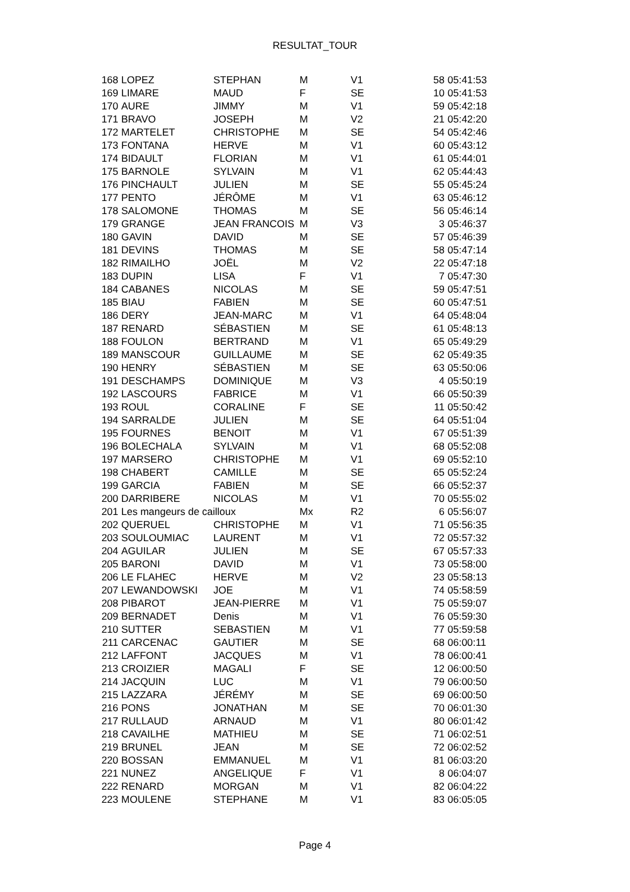RESULTAT_TOUR
| 168 | LOPEZ | STEPHAN | M | V1 | 58 | 05:41:53 |
| 169 | LIMARE | MAUD | F | SE | 10 | 05:41:53 |
| 170 | AURE | JIMMY | M | V1 | 59 | 05:42:18 |
| 171 | BRAVO | JOSEPH | M | V2 | 21 | 05:42:20 |
| 172 | MARTELET | CHRISTOPHE | M | SE | 54 | 05:42:46 |
| 173 | FONTANA | HERVE | M | V1 | 60 | 05:43:12 |
| 174 | BIDAULT | FLORIAN | M | V1 | 61 | 05:44:01 |
| 175 | BARNOLE | SYLVAIN | M | V1 | 62 | 05:44:43 |
| 176 | PINCHAULT | JULIEN | M | SE | 55 | 05:45:24 |
| 177 | PENTO | JÉRÔME | M | V1 | 63 | 05:46:12 |
| 178 | SALOMONE | THOMAS | M | SE | 56 | 05:46:14 |
| 179 | GRANGE | JEAN FRANCOIS | M | V3 | 3 | 05:46:37 |
| 180 | GAVIN | DAVID | M | SE | 57 | 05:46:39 |
| 181 | DEVINS | THOMAS | M | SE | 58 | 05:47:14 |
| 182 | RIMAILHO | JOËL | M | V2 | 22 | 05:47:18 |
| 183 | DUPIN | LISA | F | V1 | 7 | 05:47:30 |
| 184 | CABANES | NICOLAS | M | SE | 59 | 05:47:51 |
| 185 | BIAU | FABIEN | M | SE | 60 | 05:47:51 |
| 186 | DERY | JEAN-MARC | M | V1 | 64 | 05:48:04 |
| 187 | RENARD | SÉBASTIEN | M | SE | 61 | 05:48:13 |
| 188 | FOULON | BERTRAND | M | V1 | 65 | 05:49:29 |
| 189 | MANSCOUR | GUILLAUME | M | SE | 62 | 05:49:35 |
| 190 | HENRY | SÉBASTIEN | M | SE | 63 | 05:50:06 |
| 191 | DESCHAMPS | DOMINIQUE | M | V3 | 4 | 05:50:19 |
| 192 | LASCOURS | FABRICE | M | V1 | 66 | 05:50:39 |
| 193 | ROUL | CORALINE | F | SE | 11 | 05:50:42 |
| 194 | SARRALDE | JULIEN | M | SE | 64 | 05:51:04 |
| 195 | FOURNES | BENOIT | M | V1 | 67 | 05:51:39 |
| 196 | BOLECHALA | SYLVAIN | M | V1 | 68 | 05:52:08 |
| 197 | MARSERO | CHRISTOPHE | M | V1 | 69 | 05:52:10 |
| 198 | CHABERT | CAMILLE | M | SE | 65 | 05:52:24 |
| 199 | GARCIA | FABIEN | M | SE | 66 | 05:52:37 |
| 200 | DARRIBERE | NICOLAS | M | V1 | 70 | 05:55:02 |
| 201 | Les mangeurs de cailloux | | Mx | R2 | 6 | 05:56:07 |
| 202 | QUERUEL | CHRISTOPHE | M | V1 | 71 | 05:56:35 |
| 203 | SOULOUMIAC | LAURENT | M | V1 | 72 | 05:57:32 |
| 204 | AGUILAR | JULIEN | M | SE | 67 | 05:57:33 |
| 205 | BARONI | DAVID | M | V1 | 73 | 05:58:00 |
| 206 | LE FLAHEC | HERVE | M | V2 | 23 | 05:58:13 |
| 207 | LEWANDOWSKI | JOE | M | V1 | 74 | 05:58:59 |
| 208 | PIBAROT | JEAN-PIERRE | M | V1 | 75 | 05:59:07 |
| 209 | BERNADET | Denis | M | V1 | 76 | 05:59:30 |
| 210 | SUTTER | SEBASTIEN | M | V1 | 77 | 05:59:58 |
| 211 | CARCENAC | GAUTIER | M | SE | 68 | 06:00:11 |
| 212 | LAFFONT | JACQUES | M | V1 | 78 | 06:00:41 |
| 213 | CROIZIER | MAGALI | F | SE | 12 | 06:00:50 |
| 214 | JACQUIN | LUC | M | V1 | 79 | 06:00:50 |
| 215 | LAZZARA | JÉRÉMY | M | SE | 69 | 06:00:50 |
| 216 | PONS | JONATHAN | M | SE | 70 | 06:01:30 |
| 217 | RULLAUD | ARNAUD | M | V1 | 80 | 06:01:42 |
| 218 | CAVAILHE | MATHIEU | M | SE | 71 | 06:02:51 |
| 219 | BRUNEL | JEAN | M | SE | 72 | 06:02:52 |
| 220 | BOSSAN | EMMANUEL | M | V1 | 81 | 06:03:20 |
| 221 | NUNEZ | ANGELIQUE | F | V1 | 8 | 06:04:07 |
| 222 | RENARD | MORGAN | M | V1 | 82 | 06:04:22 |
| 223 | MOULENE | STEPHANE | M | V1 | 83 | 06:05:05 |
Page 4